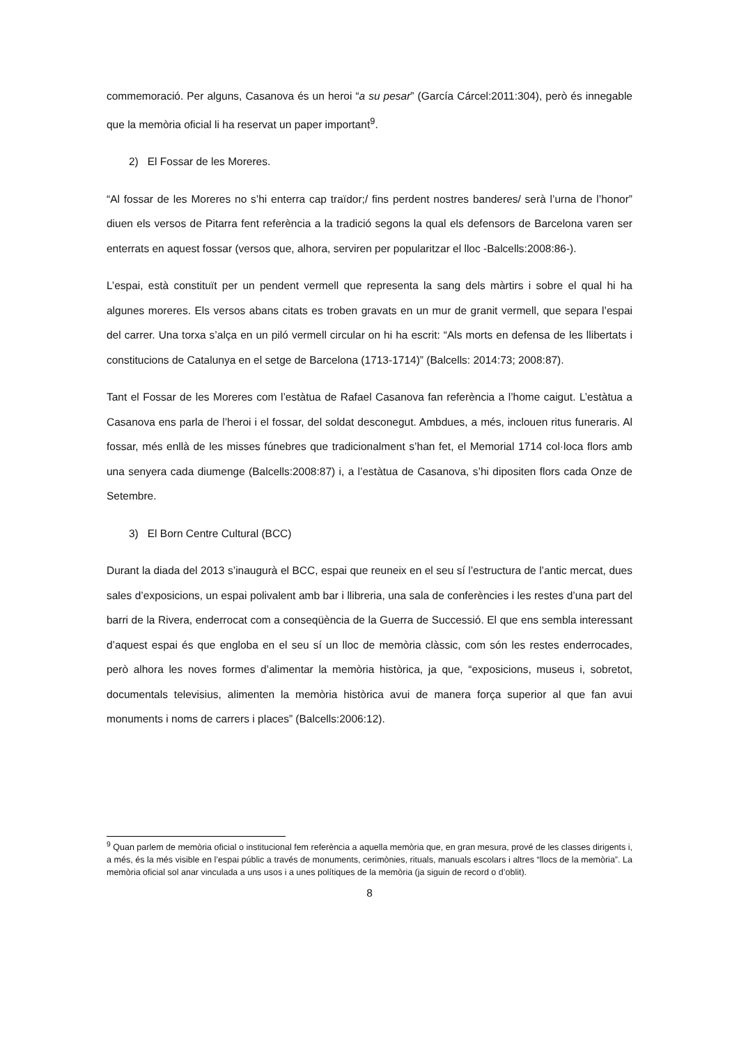commemoració. Per alguns, Casanova és un heroi “a su pesar” (García Cárcel:2011:304), però és innegable que la memòria oficial li ha reservat un paper important<sup>9</sup>.
2) El Fossar de les Moreres.
“Al fossar de les Moreres no s’hi enterra cap traïdor;/ fins perdent nostres banderes/ serà l’urna de l’honor” diuen els versos de Pitarra fent referència a la tradició segons la qual els defensors de Barcelona varen ser enterrats en aquest fossar (versos que, alhora, serviren per popularitzar el lloc -Balcells:2008:86-).
L’espai, està constituït per un pendent vermell que representa la sang dels màrtirs i sobre el qual hi ha algunes moreres. Els versos abans citats es troben gravats en un mur de granit vermell, que separa l’espai del carrer. Una torxa s’alça en un piló vermell circular on hi ha escrit: “Als morts en defensa de les llibertats i constitucions de Catalunya en el setge de Barcelona (1713-1714)” (Balcells: 2014:73; 2008:87).
Tant el Fossar de les Moreres com l’estàtua de Rafael Casanova fan referència a l’home caigut. L’estàtua a Casanova ens parla de l’heroi i el fossar, del soldat desconegut. Ambdues, a més, inclouen ritus funeraris. Al fossar, més enllà de les misses fúnebres que tradicionalment s’han fet, el Memorial 1714 col·loca flors amb una senyera cada diumenge (Balcells:2008:87) i, a l’estàtua de Casanova, s’hi dipositen flors cada Onze de Setembre.
3) El Born Centre Cultural (BCC)
Durant la diada del 2013 s’inaugurà el BCC, espai que reuneix en el seu sí l’estructura de l’antic mercat, dues sales d’exposicions, un espai polivalent amb bar i llibreria, una sala de conferències i les restes d’una part del barri de la Rivera, enderrocat com a conseqüència de la Guerra de Successió. El que ens sembla interessant d’aquest espai és que engloba en el seu sí un lloc de memòria clàssic, com són les restes enderrocades, però alhora les noves formes d’alimentar la memòria històrica, ja que, “exposicions, museus i, sobretot, documentals televisius, alimenten la memòria històrica avui de manera força superior al que fan avui monuments i noms de carrers i places” (Balcells:2006:12).
<sup>9</sup> Quan parlem de memòria oficial o institucional fem referència a aquella memòria que, en gran mesura, prové de les classes dirigents i, a més, és la més visible en l’espai públic a través de monuments, cerimònies, rituals, manuals escolars i altres “llocs de la memòria”. La memòria oficial sol anar vinculada a uns usos i a unes polítiques de la memòria (ja siguin de record o d’oblit).
8